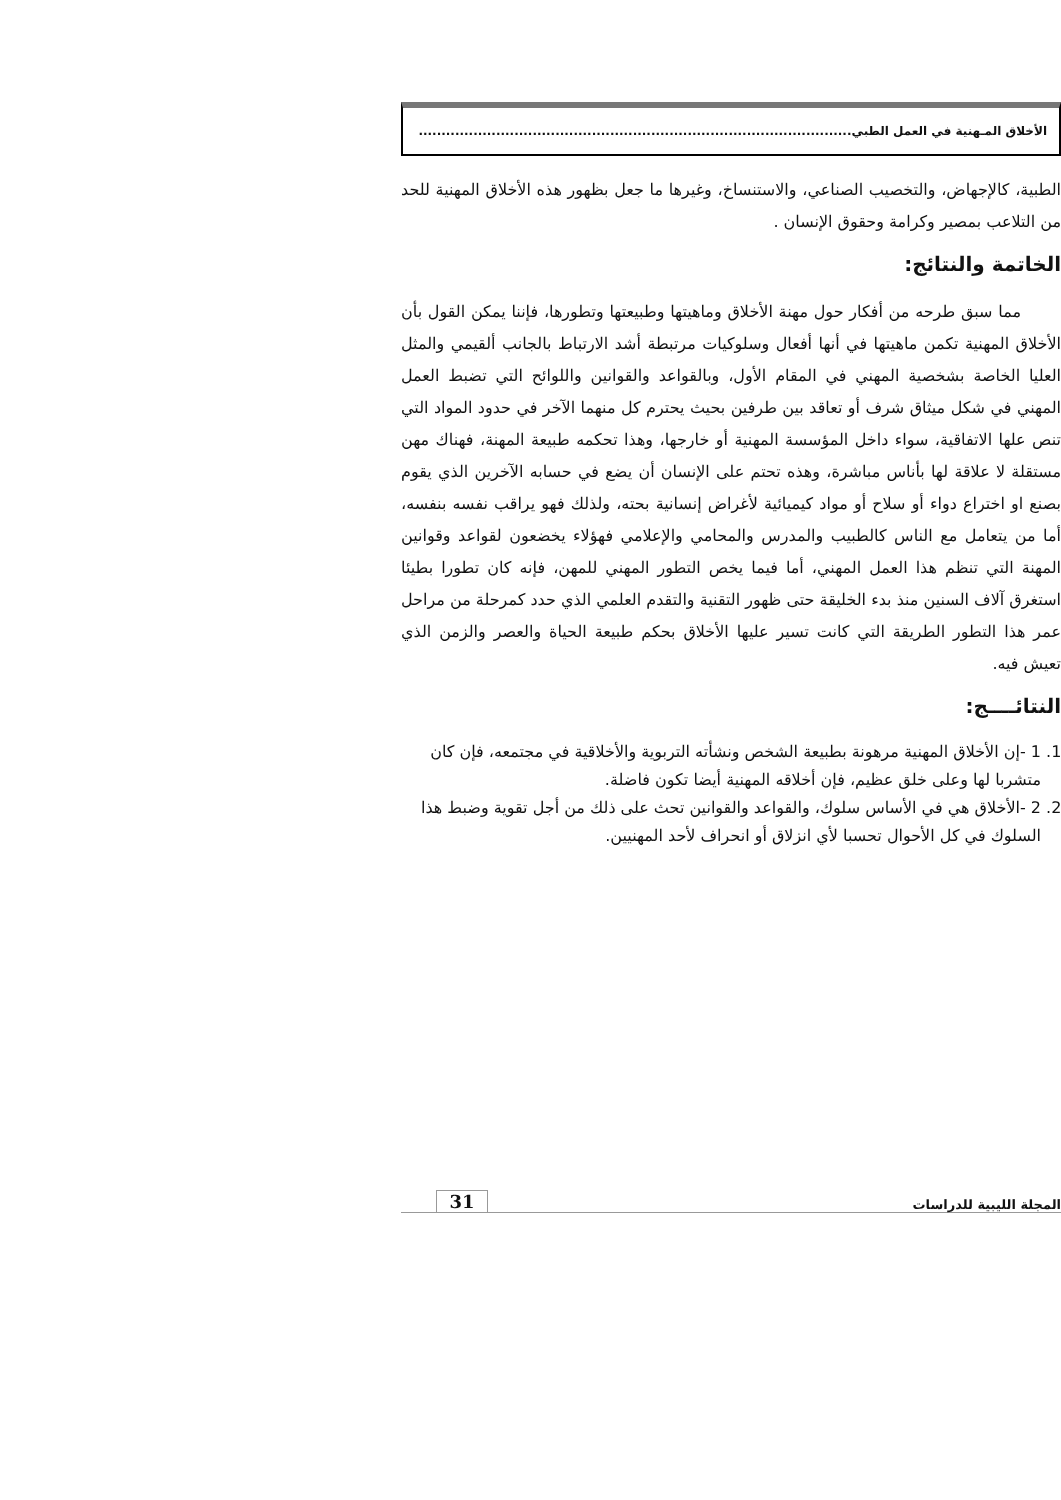الأخلاق المـهنية في العمل الطبي...............................................................................................
الطبية، كالإجهاض، والتخصيب الصناعي، والاستنساخ، وغيرها ما جعل بظهور هذه الأخلاق المهنية للحد من التلاعب بمصير وكرامة وحقوق الإنسان .
الخاتمة والنتائج:
مما سبق طرحه من أفكار حول مهنة الأخلاق وماهيتها وطبيعتها وتطورها، فإننا يمكن القول بأن الأخلاق المهنية تكمن ماهيتها في أنها أفعال وسلوكيات مرتبطة أشد الارتباط بالجانب ألقيمي والمثل العليا الخاصة بشخصية المهني في المقام الأول، وبالقواعد والقوانين واللوائح التي تضبط العمل المهني في شكل ميثاق شرف أو تعاقد بين طرفين بحيث يحترم كل منهما الآخر في حدود المواد التي تنص علها الاتفاقية، سواء داخل المؤسسة المهنية أو خارجها، وهذا تحكمه طبيعة المهنة، فهناك مهن مستقلة لا علاقة لها بأناس مباشرة، وهذه تحتم على الإنسان أن يضع في حسابه الآخرين الذي يقوم بصنع او اختراع دواء أو سلاح أو مواد كيميائية لأغراض إنسانية بحته، ولذلك فهو يراقب نفسه بنفسه، أما من يتعامل مع الناس كالطبيب والمدرس والمحامي والإعلامي فهؤلاء يخضعون لقواعد وقوانين المهنة التي تنظم هذا العمل المهني، أما فيما يخص التطور المهني للمهن، فإنه كان تطورا بطيئا استغرق آلاف السنين منذ بدء الخليقة حتى ظهور التقنية والتقدم العلمي الذي حدد كمرحلة من مراحل عمر هذا التطور الطريقة التي كانت تسير عليها الأخلاق بحكم طبيعة الحياة والعصر والزمن الذي تعيش فيه.
النتائــــج:
1. 1 -إن الأخلاق المهنية مرهونة بطبيعة الشخص ونشأته التربوية والأخلاقية في مجتمعه، فإن كان متشربا لها وعلى خلق عظيم، فإن أخلاقه المهنية أيضا تكون فاضلة.
2. 2 -الأخلاق هي في الأساس سلوك، والقواعد والقوانين تحث على ذلك من أجل تقوية وضبط هذا السلوك في كل الأحوال تحسبا لأي انزلاق أو انحراف لأحد المهنيين.
المجلة الليبية للدراسات 31